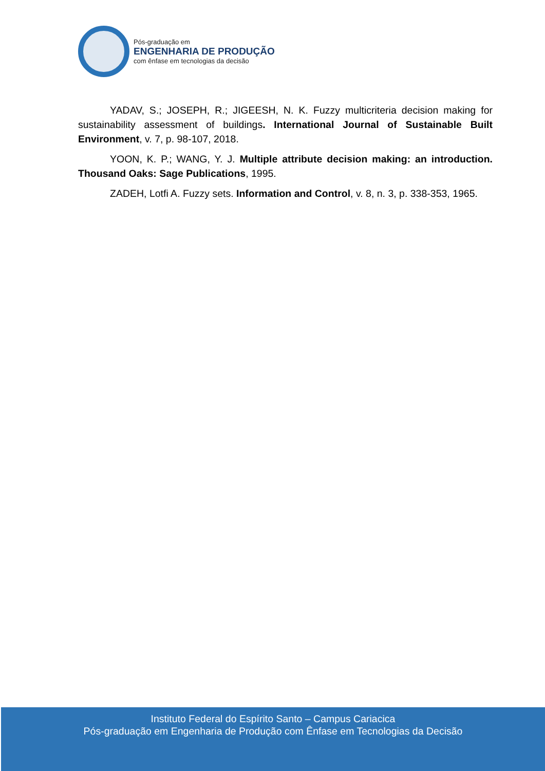Pós-graduação em
ENGENHARIA DE PRODUÇÃO
com ênfase em tecnologias da decisão
YADAV, S.; JOSEPH, R.; JIGEESH, N. K. Fuzzy multicriteria decision making for sustainability assessment of buildings. International Journal of Sustainable Built Environment, v. 7, p. 98-107, 2018.
YOON, K. P.; WANG, Y. J. Multiple attribute decision making: an introduction. Thousand Oaks: Sage Publications, 1995.
ZADEH, Lotfi A. Fuzzy sets. Information and Control, v. 8, n. 3, p. 338-353, 1965.
Instituto Federal do Espírito Santo – Campus Cariacica
Pós-graduação em Engenharia de Produção com Ênfase em Tecnologias da Decisão